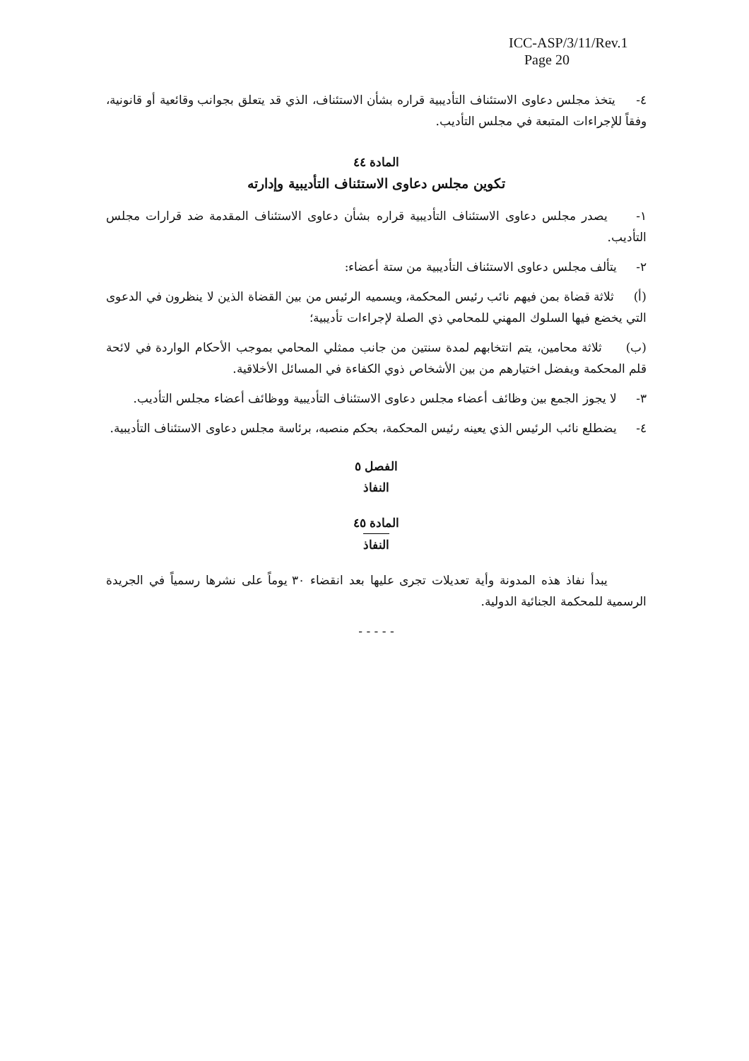ICC-ASP/3/11/Rev.1
Page 20
٤- يتخذ مجلس دعاوى الاستئناف التأديبية قراره بشأن الاستئناف، الذي قد يتعلق بجوانب وقائعية أو قانونية، وفقاً للإجراءات المتبعة في مجلس التأديب.
المادة ٤٤
تكوين مجلس دعاوى الاستئناف التأديبية وإدارته
١- يصدر مجلس دعاوى الاستئناف التأديبية قراره بشأن دعاوى الاستئناف المقدمة ضد قرارات مجلس التأديب.
٢- يتألف مجلس دعاوى الاستئناف التأديبية من ستة أعضاء:
(أ) ثلاثة قضاة بمن فيهم نائب رئيس المحكمة، ويسميه الرئيس من بين القضاة الذين لا ينظرون في الدعوى التي يخضع فيها السلوك المهني للمحامي ذي الصلة لإجراءات تأديبية؛
(ب) ثلاثة محامين، يتم انتخابهم لمدة سنتين من جانب ممثلي المحامي بموجب الأحكام الواردة في لائحة قلم المحكمة ويفضل اختيارهم من بين الأشخاص ذوي الكفاءة في المسائل الأخلاقية.
٣- لا يجوز الجمع بين وظائف أعضاء مجلس دعاوى الاستئناف التأديبية ووظائف أعضاء مجلس التأديب.
٤- يضطلع نائب الرئيس الذي يعينه رئيس المحكمة، بحكم منصبه، برئاسة مجلس دعاوى الاستئناف التأديبية.
الفصل ٥
النفاذ
المادة ٤٥
النفاذ
يبدأ نفاذ هذه المدونة وأية تعديلات تجرى عليها بعد انقضاء ٣٠ يوماً على نشرها رسمياً في الجريدة الرسمية للمحكمة الجنائية الدولية.
- - - - -